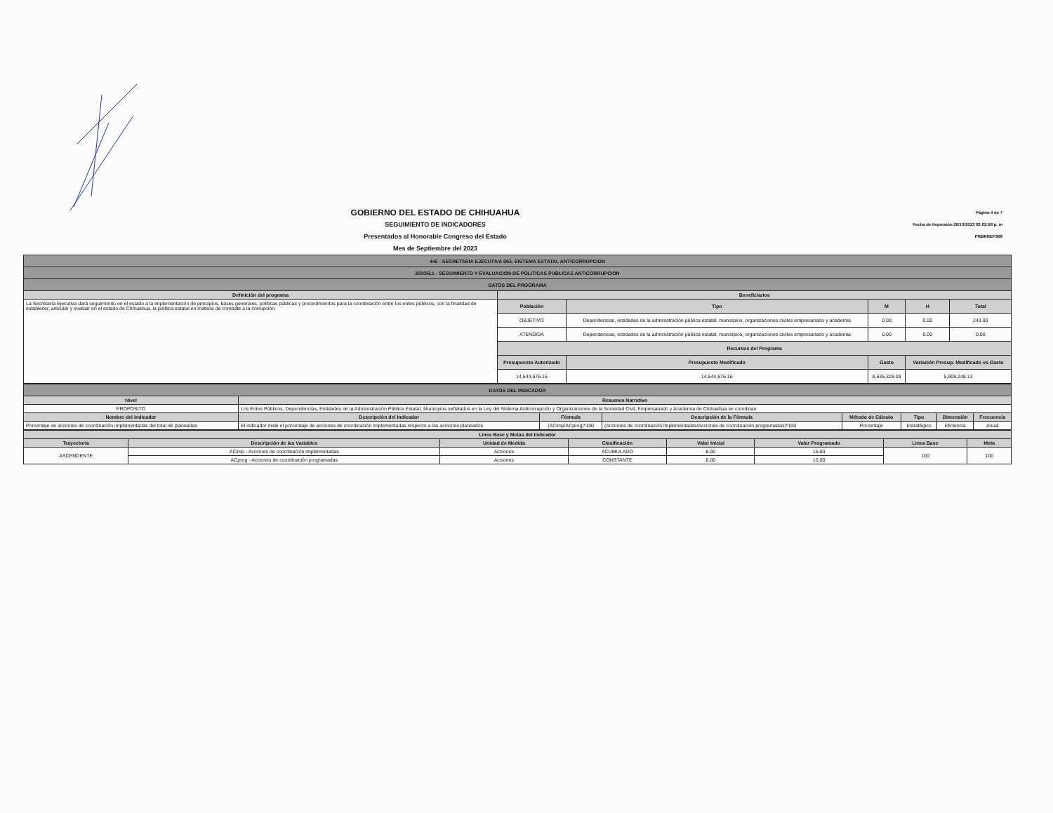GOBIERNO DEL ESTADO DE CHIHUAHUA
SEGUIMIENTO DE INDICADORES
Presentados al Honorable Congreso del Estado
Mes de Septiembre del 2023
Página 4 de 7
Fecha de Impresión 26/10/2023 02:02:58 p. m
PRBRREP368
| 445 - SECRETARIA EJECUTIVA DEL SISTEMA ESTATAL ANTICORRUPCION | | | | | |
| 30005L1 - SEGUIMIENTO Y EVALUACION DE POLITICAS PUBLICAS ANTICORRUPCION | | | | | |
| DATOS DEL PROGRAMA | | | | | |
| Definición del programa | Beneficiarios | | | | |
| La Secretaría Ejecutiva dará seguimiento en el estado a la implementación de principios, bases generales, políticas públicas y procedimientos para la coordinación entre los entes públicos, con la finalidad de establecer, articular y evaluar en el estado de Chihuahua, la política estatal en materia de combate a la corrupción. | Población | Tipo | M | H | Total |
| | OBJETIVO | Dependencias, entidades de la administración pública estatal, municipios, organizaciones civiles empresariado y academia | 0.00 | 0.00 | 243.00 |
| | ATENDIDA | Dependencias, entidades de la administración pública estatal, municipios, organizaciones civiles empresariado y academia | 0.00 | 0.00 | 0.00 |
| | Recursos del Programa | | | | |
| | Presupuesto Autorizado | Presupuesto Modificado | Gasto | Variación Presup. Modificado vs Gasto | |
| | 14,544,576.16 | 14,544,576.16 | 8,635,328.03 | 5,909,248.13 | |
| DATOS DEL INDICADOR | | | | | | | |
| Nivel | Resumen Narrativo | | | | | | |
| PROPOSITO | Los Entes Públicos, Dependencias, Entidades de la Administración Pública Estatal, Municipios señalados en la Ley del Sistema Anticorrupción y Organizaciones de la Sociedad Civil, Empresariado y Academia de Chihuahua se coordinan | | | | | | |
| Nombre del Indicador | Descripción del Indicador | Fórmula | Descripción de la Fórmula | Método de Cálculo | Tipo | Dimensión | Frecuencia |
| Porcentaje de acciones de coordinación implementadas del total de planeadas | El indicador mide el porcentaje de acciones de coordinación implementadas respecto a las acciones planeados | (ACimp/ACprog)*100 | (Acciones de coordinación implementadas/Acciones de coordinación programadas)*100 | Porcentaje | Estratégico | Eficiencia | Anual |
| Linea Base y Metas del Indicador | | | | | | | |
| --- | --- | --- | --- | --- | --- | --- | --- |
| Trayectoria | Descripción de las Variables | Unidad de Medida | Clasificación | Valor Inicial | Valor Programado | Linea Base | Meta |
| ASCENDENTE | ACimp - Acciones de coordinación implementadas | Acciones | ACUMULADO | 8.00 | 15.00 | 100 | 100 |
| | ACprog - Acciones de coordinación programadas | Acciones | CONSTANTE | 8.00 | 15.00 | | |